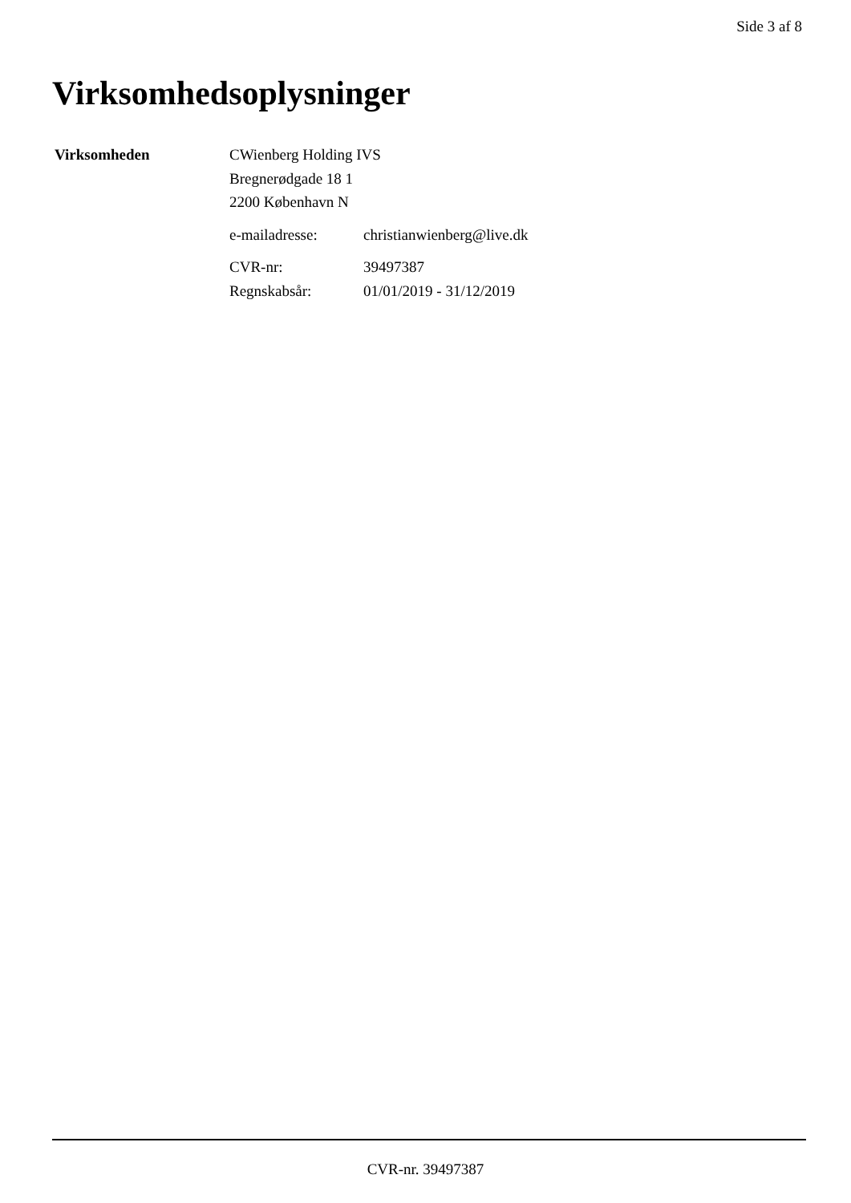Side 3 af 8
Virksomhedsoplysninger
Virksomheden
CWienberg Holding IVS
Bregnerødgade 18 1
2200 København N
e-mailadresse: christianwienberg@live.dk
CVR-nr: 39497387
Regnskabsår: 01/01/2019 - 31/12/2019
CVR-nr. 39497387